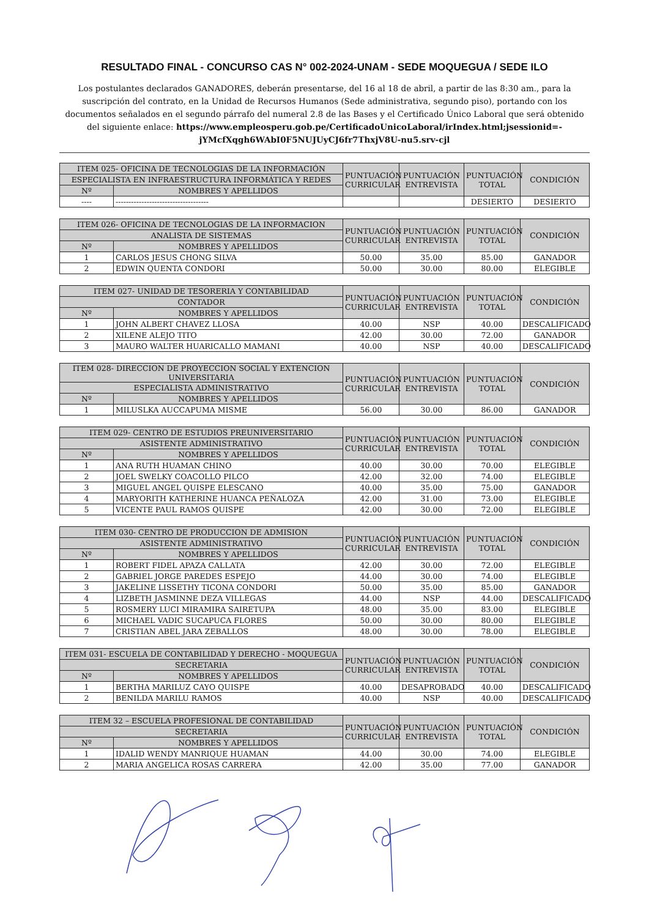RESULTADO FINAL - CONCURSO CAS N° 002-2024-UNAM - SEDE MOQUEGUA / SEDE ILO
Los postulantes declarados GANADORES, deberán presentarse, del 16 al 18 de abril, a partir de las 8:30 am., para la suscripción del contrato, en la Unidad de Recursos Humanos (Sede administrativa, segundo piso), portando con los documentos señalados en el segundo párrafo del numeral 2.8 de las Bases y el Certificado Único Laboral que será obtenido del siguiente enlace: https://www.empleosperu.gob.pe/CertificadoUnicoLaboral/irIndex.html;jsessionid=-jYMcfXqgh6WAbI0F5NUJUyCJ6fr7ThxjV8U-nu5.srv-cjl
| ITEM 025- OFICINA DE TECNOLOGIAS DE LA INFORMACIÓN | | PUNTUACIÓN CURRICULAR | PUNTUACIÓN ENTREVISTA | PUNTUACIÓN TOTAL | CONDICIÓN |
| --- | --- | --- | --- | --- | --- |
| ESPECIALISTA EN INFRAESTRUCTURA INFORMÁTICA Y REDES | | | | | |
| Nº | NOMBRES Y APELLIDOS | | | | |
| ---- | ------------------------------------ | | | DESIERTO | DESIERTO |
| ITEM 026- OFICINA DE TECNOLOGIAS DE LA INFORMACION | | PUNTUACIÓN CURRICULAR | PUNTUACIÓN ENTREVISTA | PUNTUACIÓN TOTAL | CONDICIÓN |
| --- | --- | --- | --- | --- | --- |
| ANALISTA DE SISTEMAS | | | | | |
| Nº | NOMBRES Y APELLIDOS | | | | |
| 1 | CARLOS JESUS CHONG SILVA | 50.00 | 35.00 | 85.00 | GANADOR |
| 2 | EDWIN QUENTA CONDORI | 50.00 | 30.00 | 80.00 | ELEGIBLE |
| ITEM 027- UNIDAD DE TESORERIA Y CONTABILIDAD | | PUNTUACIÓN CURRICULAR | PUNTUACIÓN ENTREVISTA | PUNTUACIÓN TOTAL | CONDICIÓN |
| --- | --- | --- | --- | --- | --- |
| CONTADOR | | | | | |
| Nº | NOMBRES Y APELLIDOS | | | | |
| 1 | JOHN ALBERT CHAVEZ LLOSA | 40.00 | NSP | 40.00 | DESCALIFICADO |
| 2 | XILENE ALEJO TITO | 42.00 | 30.00 | 72.00 | GANADOR |
| 3 | MAURO WALTER HUARICALLO MAMANI | 40.00 | NSP | 40.00 | DESCALIFICADO |
| ITEM 028- DIRECCION DE PROYECCION SOCIAL Y EXTENCION UNIVERSITARIA | | PUNTUACIÓN CURRICULAR | PUNTUACIÓN ENTREVISTA | PUNTUACIÓN TOTAL | CONDICIÓN |
| --- | --- | --- | --- | --- | --- |
| ESPECIALISTA ADMINISTRATIVO | | | | | |
| Nº | NOMBRES Y APELLIDOS | | | | |
| 1 | MILUSLKA AUCCAPUMA MISME | 56.00 | 30.00 | 86.00 | GANADOR |
| ITEM 029- CENTRO DE ESTUDIOS PREUNIVERSITARIO | | PUNTUACIÓN CURRICULAR | PUNTUACIÓN ENTREVISTA | PUNTUACIÓN TOTAL | CONDICIÓN |
| --- | --- | --- | --- | --- | --- |
| ASISTENTE ADMINISTRATIVO | | | | | |
| Nº | NOMBRES Y APELLIDOS | | | | |
| 1 | ANA RUTH HUAMAN CHINO | 40.00 | 30.00 | 70.00 | ELEGIBLE |
| 2 | JOEL SWELKY COACOLLO PILCO | 42.00 | 32.00 | 74.00 | ELEGIBLE |
| 3 | MIGUEL ANGEL QUISPE ELESCANO | 40.00 | 35.00 | 75.00 | GANADOR |
| 4 | MARYORITH KATHERINE HUANCA PEÑALOZA | 42.00 | 31.00 | 73.00 | ELEGIBLE |
| 5 | VICENTE PAUL RAMOS QUISPE | 42.00 | 30.00 | 72.00 | ELEGIBLE |
| ITEM 030- CENTRO DE PRODUCCION DE ADMISION | | PUNTUACIÓN CURRICULAR | PUNTUACIÓN ENTREVISTA | PUNTUACIÓN TOTAL | CONDICIÓN |
| --- | --- | --- | --- | --- | --- |
| ASISTENTE ADMINISTRATIVO | | | | | |
| Nº | NOMBRES Y APELLIDOS | | | | |
| 1 | ROBERT FIDEL APAZA CALLATA | 42.00 | 30.00 | 72.00 | ELEGIBLE |
| 2 | GABRIEL JORGE PAREDES ESPEJO | 44.00 | 30.00 | 74.00 | ELEGIBLE |
| 3 | JAKELINE LISSETHY TICONA CONDORI | 50.00 | 35.00 | 85.00 | GANADOR |
| 4 | LIZBETH JASMINNE DEZA VILLEGAS | 44.00 | NSP | 44.00 | DESCALIFICADO |
| 5 | ROSMERY LUCI MIRAMIRA SAIRETUPA | 48.00 | 35.00 | 83.00 | ELEGIBLE |
| 6 | MICHAEL VADIC SUCAPUCA FLORES | 50.00 | 30.00 | 80.00 | ELEGIBLE |
| 7 | CRISTIAN ABEL JARA ZEBALLOS | 48.00 | 30.00 | 78.00 | ELEGIBLE |
| ITEM 031- ESCUELA DE CONTABILIDAD Y DERECHO - MOQUEGUA | | PUNTUACIÓN CURRICULAR | PUNTUACIÓN ENTREVISTA | PUNTUACIÓN TOTAL | CONDICIÓN |
| --- | --- | --- | --- | --- | --- |
| SECRETARIA | | | | | |
| Nº | NOMBRES Y APELLIDOS | | | | |
| 1 | BERTHA MARILUZ CAYO QUISPE | 40.00 | DESAPROBADO | 40.00 | DESCALIFICADO |
| 2 | BENILDA MARILU RAMOS | 40.00 | NSP | 40.00 | DESCALIFICADO |
| ITEM 32 – ESCUELA PROFESIONAL DE CONTABILIDAD | | PUNTUACIÓN CURRICULAR | PUNTUACIÓN ENTREVISTA | PUNTUACIÓN TOTAL | CONDICIÓN |
| --- | --- | --- | --- | --- | --- |
| SECRETARIA | | | | | |
| Nº | NOMBRES Y APELLIDOS | | | | |
| 1 | IDALID WENDY MANRIQUE HUAMAN | 44.00 | 30.00 | 74.00 | ELEGIBLE |
| 2 | MARIA ANGELICA ROSAS CARRERA | 42.00 | 35.00 | 77.00 | GANADOR |